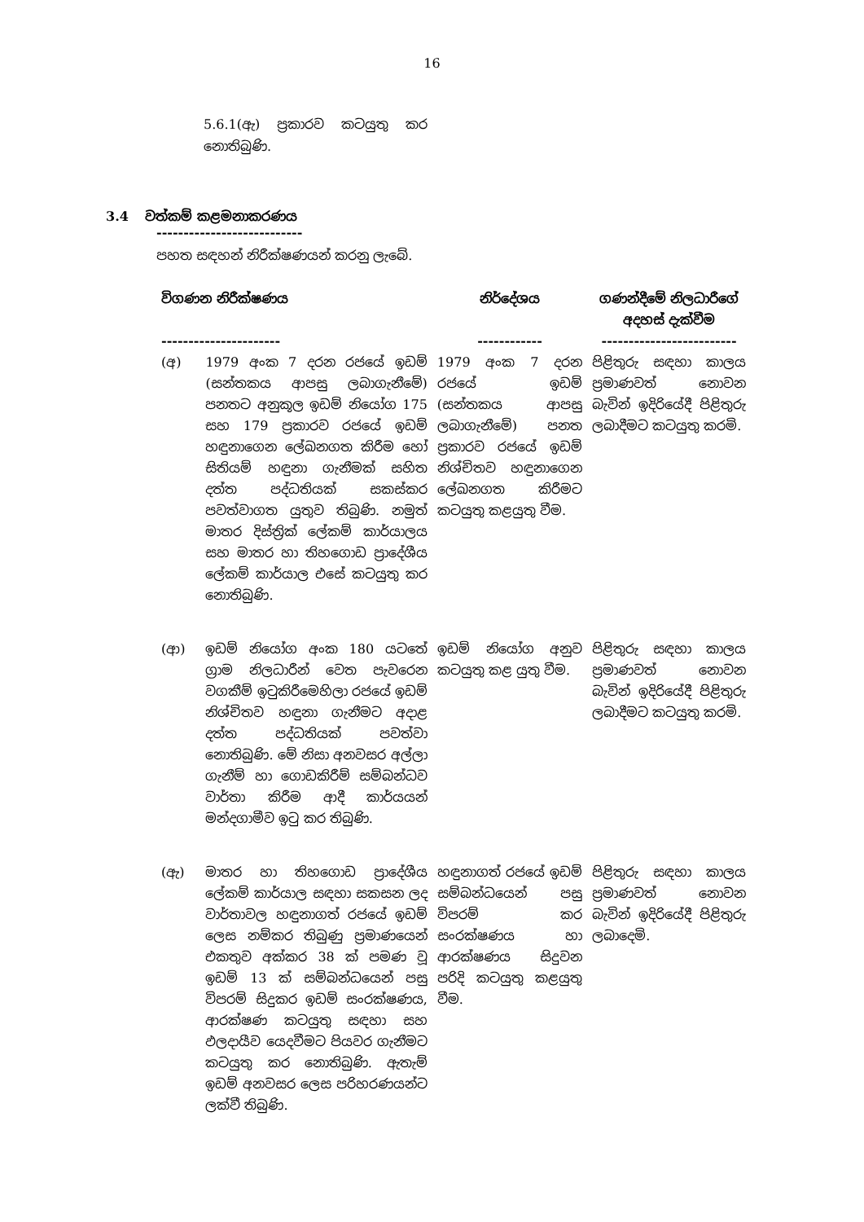16
5.6.1(ඇ) ප්‍රකාරව කටයුතු කර නොතිබුණි.
3.4 වත්කම් කළමනාකරණය
---------------------------
පහත සඳහන් නිරීක්ෂණයන් කරනු ලැබේ.
| විගණන නිරීක්ෂණය ---------------------- | | නිර්දේශය ------------ | ගණන්දීමේ නිලධාරීගේ අදහස් දැක්වීම ------------------------- |
| --- | --- | --- | --- |
| (අ) | 1979 අංක 7 දරන රජයේ ඉඩම් (සන්තකය ආපසු ලබාගැනීමේ) පනතට අනුකූල ඉඩම් නියෝග 175 සහ 179 ප්‍රකාරව රජයේ ඉඩම් හඳුනාගෙන ලේඛනගත කිරීම හෝ සිතියම් හඳුනා ගැනීමක් සහිත දත්ත පද්ධතියක් සකස්කර පවත්වාගත යුතුව තිබුණි. නමුත් මාතර දිස්ත්‍රික් ලේකම් කාර්යාලය සහ මාතර හා තිහගොඩ ප්‍රාදේශීය ලේකම් කාර්යාල එසේ කටයුතු කර නොතිබුණි. | 1979 අංක 7 දරන රජයේ ඉඩම් (සන්තකය ආපසු ලබාගැනීමේ) පනත ප්‍රකාරව රජයේ ඉඩම් නිශ්චිතව හඳුනාගෙන ලේඛනගත කිරීමට කටයුතු කළයුතු වීම. | පිළිතුරු සඳහා කාලය ප්‍රමාණවත් නොවන බැවින් ඉදිරියේදී පිළිතුරු ලබාදීමට කටයුතු කරමි. |
| (ආ) | ඉඩම් නියෝග අංක 180 යටතේ ග්‍රාම නිලධාරීන් වෙත පැවරෙන වගකීම් ඉටුකිරීමෙහිලා රජයේ ඉඩම් නිශ්චිතව හඳුනා ගැනීමට අදාළ දත්ත පද්ධතියක් පවත්වා නොතිබුණි. මේ නිසා අනවසර අල්ලා ගැනීම් හා ගොඩකිරීම් සම්බන්ධව වාර්තා කිරීම ආදී කාර්යයන් මන්දගාමීව ඉටු කර තිබුණි. | ඉඩම් නියෝග අනුව කටයුතු කළ යුතු වීම. | පිළිතුරු සඳහා කාලය ප්‍රමාණවත් නොවන බැවින් ඉදිරියේදී පිළිතුරු ලබාදීමට කටයුතු කරමි. |
| (ඇ) | මාතර හා තිහගොඩ ප්‍රාදේශීය ලේකම් කාර්යාල සඳහා සකසන ලද වාර්තාවල හඳුනාගත් රජයේ ඉඩම් ලෙස නම්කර තිබුණු ප්‍රමාණයෙන් එකතුව අක්කර 38 ක් පමණ වූ ඉඩම් 13 ක් සම්බන්ධයෙන් පසු විපරම් සිදුකර ඉඩම් සංරක්ෂණය, ආරක්ෂණ කටයුතු සඳහා සහ ඵලදායීව යෙදවීමට පියවර ගැනීමට කටයුතු කර නොතිබුණි. ඇතැම් ඉඩම් අනවසර ලෙස පරිහරණයන්ට ලක්වී තිබුණි. | හඳුනාගත් රජයේ ඉඩම් සම්බන්ධයෙන් පසු විපරම් කර සංරක්ෂණය හා ආරක්ෂණය සිදුවන පරිදි කටයුතු කළයුතු වීම. | පිළිතුරු සඳහා කාලය ප්‍රමාණවත් නොවන බැවින් ඉදිරියේදී පිළිතුරු ලබාදෙමි. |